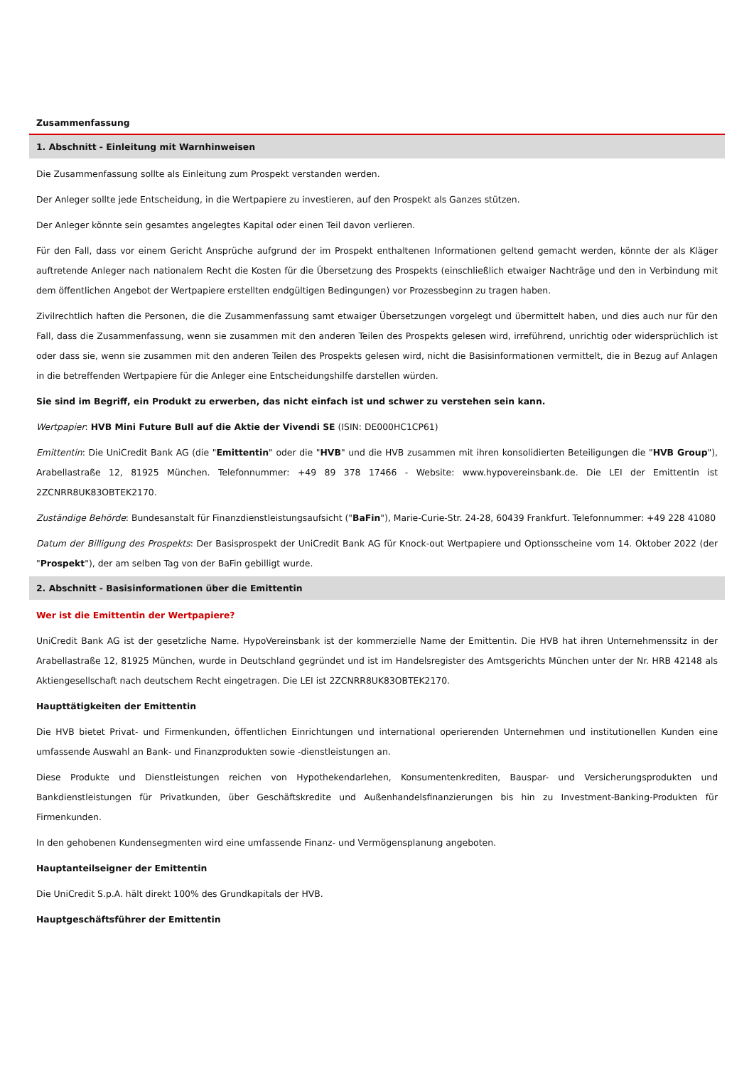Zusammenfassung
1. Abschnitt - Einleitung mit Warnhinweisen
Die Zusammenfassung sollte als Einleitung zum Prospekt verstanden werden.
Der Anleger sollte jede Entscheidung, in die Wertpapiere zu investieren, auf den Prospekt als Ganzes stützen.
Der Anleger könnte sein gesamtes angelegtes Kapital oder einen Teil davon verlieren.
Für den Fall, dass vor einem Gericht Ansprüche aufgrund der im Prospekt enthaltenen Informationen geltend gemacht werden, könnte der als Kläger auftretende Anleger nach nationalem Recht die Kosten für die Übersetzung des Prospekts (einschließlich etwaiger Nachträge und den in Verbindung mit dem öffentlichen Angebot der Wertpapiere erstellten endgültigen Bedingungen) vor Prozessbeginn zu tragen haben.
Zivilrechtlich haften die Personen, die die Zusammenfassung samt etwaiger Übersetzungen vorgelegt und übermittelt haben, und dies auch nur für den Fall, dass die Zusammenfassung, wenn sie zusammen mit den anderen Teilen des Prospekts gelesen wird, irreführend, unrichtig oder widersprüchlich ist oder dass sie, wenn sie zusammen mit den anderen Teilen des Prospekts gelesen wird, nicht die Basisinformationen vermittelt, die in Bezug auf Anlagen in die betreffenden Wertpapiere für die Anleger eine Entscheidungshilfe darstellen würden.
Sie sind im Begriff, ein Produkt zu erwerben, das nicht einfach ist und schwer zu verstehen sein kann.
Wertpapier: HVB Mini Future Bull auf die Aktie der Vivendi SE (ISIN: DE000HC1CP61)
Emittentin: Die UniCredit Bank AG (die "Emittentin" oder die "HVB" und die HVB zusammen mit ihren konsolidierten Beteiligungen die "HVB Group"), Arabellastraße 12, 81925 München. Telefonnummer: +49 89 378 17466 - Website: www.hypovereinsbank.de. Die LEI der Emittentin ist 2ZCNRR8UK83OBTEK2170.
Zuständige Behörde: Bundesanstalt für Finanzdienstleistungsaufsicht ("BaFin"), Marie-Curie-Str. 24-28, 60439 Frankfurt. Telefonnummer: +49 228 41080
Datum der Billigung des Prospekts: Der Basisprospekt der UniCredit Bank AG für Knock-out Wertpapiere und Optionsscheine vom 14. Oktober 2022 (der "Prospekt"), der am selben Tag von der BaFin gebilligt wurde.
2. Abschnitt - Basisinformationen über die Emittentin
Wer ist die Emittentin der Wertpapiere?
UniCredit Bank AG ist der gesetzliche Name. HypoVereinsbank ist der kommerzielle Name der Emittentin. Die HVB hat ihren Unternehmenssitz in der Arabellastraße 12, 81925 München, wurde in Deutschland gegründet und ist im Handelsregister des Amtsgerichts München unter der Nr. HRB 42148 als Aktiengesellschaft nach deutschem Recht eingetragen. Die LEI ist 2ZCNRR8UK83OBTEK2170.
Haupttätigkeiten der Emittentin
Die HVB bietet Privat- und Firmenkunden, öffentlichen Einrichtungen und international operierenden Unternehmen und institutionellen Kunden eine umfassende Auswahl an Bank- und Finanzprodukten sowie -dienstleistungen an.
Diese Produkte und Dienstleistungen reichen von Hypothekendarlehen, Konsumentenkrediten, Bauspar- und Versicherungsprodukten und Bankdienstleistungen für Privatkunden, über Geschäftskredite und Außenhandelsfinanzierungen bis hin zu Investment-Banking-Produkten für Firmenkunden.
In den gehobenen Kundensegmenten wird eine umfassende Finanz- und Vermögensplanung angeboten.
Hauptanteilseigner der Emittentin
Die UniCredit S.p.A. hält direkt 100% des Grundkapitals der HVB.
Hauptgeschäftsführer der Emittentin